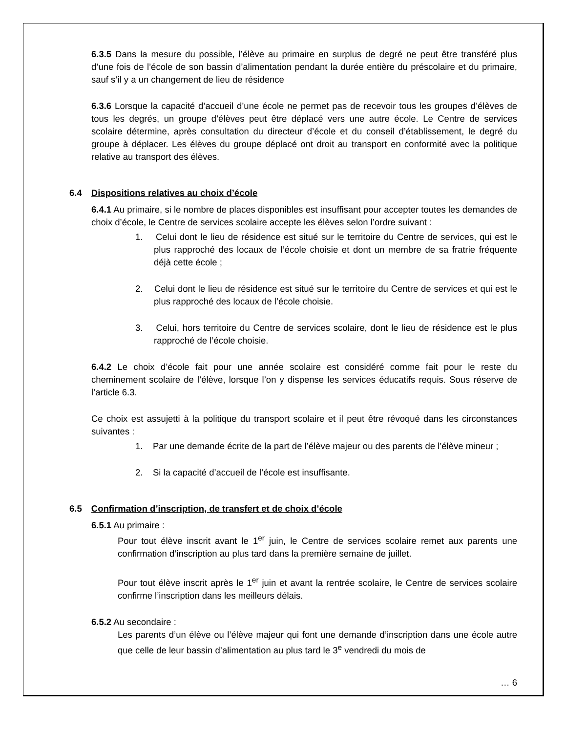6.3.5 Dans la mesure du possible, l’élève au primaire en surplus de degré ne peut être transféré plus d’une fois de l’école de son bassin d’alimentation pendant la durée entière du préscolaire et du primaire, sauf s’il y a un changement de lieu de résidence
6.3.6 Lorsque la capacité d’accueil d’une école ne permet pas de recevoir tous les groupes d’élèves de tous les degrés, un groupe d’élèves peut être déplacé vers une autre école. Le Centre de services scolaire détermine, après consultation du directeur d’école et du conseil d’établissement, le degré du groupe à déplacer. Les élèves du groupe déplacé ont droit au transport en conformité avec la politique relative au transport des élèves.
6.4 Dispositions relatives au choix d’école
6.4.1 Au primaire, si le nombre de places disponibles est insuffisant pour accepter toutes les demandes de choix d’école, le Centre de services scolaire accepte les élèves selon l’ordre suivant :
1. Celui dont le lieu de résidence est situé sur le territoire du Centre de services, qui est le plus rapproché des locaux de l’école choisie et dont un membre de sa fratrie fréquente déjà cette école ;
2. Celui dont le lieu de résidence est situé sur le territoire du Centre de services et qui est le plus rapproché des locaux de l’école choisie.
3. Celui, hors territoire du Centre de services scolaire, dont le lieu de résidence est le plus rapproché de l’école choisie.
6.4.2 Le choix d’école fait pour une année scolaire est considéré comme fait pour le reste du cheminement scolaire de l’élève, lorsque l’on y dispense les services éducatifs requis. Sous réserve de l’article 6.3.
Ce choix est assujetti à la politique du transport scolaire et il peut être révoqué dans les circonstances suivantes :
1. Par une demande écrite de la part de l’élève majeur ou des parents de l’élève mineur ;
2. Si la capacité d’accueil de l’école est insuffisante.
6.5 Confirmation d’inscription, de transfert et de choix d’école
6.5.1 Au primaire :
Pour tout élève inscrit avant le 1<sup>er</sup> juin, le Centre de services scolaire remet aux parents une confirmation d’inscription au plus tard dans la première semaine de juillet.
Pour tout élève inscrit après le 1<sup>er</sup> juin et avant la rentrée scolaire, le Centre de services scolaire confirme l’inscription dans les meilleurs délais.
6.5.2 Au secondaire :
Les parents d’un élève ou l’élève majeur qui font une demande d’inscription dans une école autre que celle de leur bassin d’alimentation au plus tard le 3<sup>e</sup> vendredi du mois de
… 6